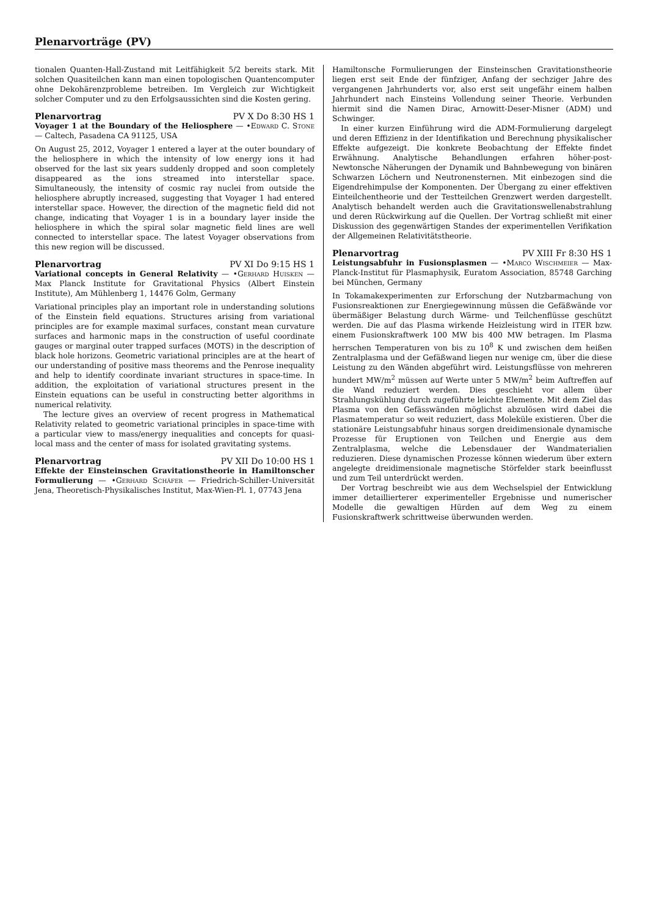Plenarvorträge (PV)
tionalen Quanten-Hall-Zustand mit Leitfähigkeit 5/2 bereits stark. Mit solchen Quasiteilchen kann man einen topologischen Quantencomputer ohne Dekohärenzprobleme betreiben. Im Vergleich zur Wichtigkeit solcher Computer und zu den Erfolgsaussichten sind die Kosten gering.
Plenarvortrag PV X Do 8:30 HS 1
Voyager 1 at the Boundary of the Heliosphere — •Edward C. Stone — Caltech, Pasadena CA 91125, USA
On August 25, 2012, Voyager 1 entered a layer at the outer boundary of the heliosphere in which the intensity of low energy ions it had observed for the last six years suddenly dropped and soon completely disappeared as the ions streamed into interstellar space. Simultaneously, the intensity of cosmic ray nuclei from outside the heliosphere abruptly increased, suggesting that Voyager 1 had entered interstellar space. However, the direction of the magnetic field did not change, indicating that Voyager 1 is in a boundary layer inside the heliosphere in which the spiral solar magnetic field lines are well connected to interstellar space. The latest Voyager observations from this new region will be discussed.
Plenarvortrag PV XI Do 9:15 HS 1
Variational concepts in General Relativity — •Gerhard Huisken — Max Planck Institute for Gravitational Physics (Albert Einstein Institute), Am Mühlenberg 1, 14476 Golm, Germany
Variational principles play an important role in understanding solutions of the Einstein field equations. Structures arising from variational principles are for example maximal surfaces, constant mean curvature surfaces and harmonic maps in the construction of useful coordinate gauges or marginal outer trapped surfaces (MOTS) in the description of black hole horizons. Geometric variational principles are at the heart of our understanding of positive mass theorems and the Penrose inequality and help to identify coordinate invariant structures in space-time. In addition, the exploitation of variational structures present in the Einstein equations can be useful in constructing better algorithms in numerical relativity.
The lecture gives an overview of recent progress in Mathematical Relativity related to geometric variational principles in space-time with a particular view to mass/energy inequalities and concepts for quasi-local mass and the center of mass for isolated gravitating systems.
Plenarvortrag PV XII Do 10:00 HS 1
Effekte der Einsteinschen Gravitationstheorie in Hamiltonscher Formulierung — •Gerhard Schäfer — Friedrich-Schiller-Universität Jena, Theoretisch-Physikalisches Institut, Max-Wien-Pl. 1, 07743 Jena
Hamiltonsche Formulierungen der Einsteinschen Gravitationstheorie liegen erst seit Ende der fünfziger, Anfang der sechziger Jahre des vergangenen Jahrhunderts vor, also erst seit ungefähr einem halben Jahrhundert nach Einsteins Vollendung seiner Theorie. Verbunden hiermit sind die Namen Dirac, Arnowitt-Deser-Misner (ADM) und Schwinger.
In einer kurzen Einführung wird die ADM-Formulierung dargelegt und deren Effizienz in der Identifikation und Berechnung physikalischer Effekte aufgezeigt. Die konkrete Beobachtung der Effekte findet Erwähnung. Analytische Behandlungen erfahren höher-post-Newtonsche Näherungen der Dynamik und Bahnbewegung von binären Schwarzen Löchern und Neutronensternen. Mit einbezogen sind die Eigendrehimpulse der Komponenten. Der Übergang zu einer effektiven Einteilchentheorie und der Testteilchen Grenzwert werden dargestellt. Analytisch behandelt werden auch die Gravitationswellenabstrahlung und deren Rückwirkung auf die Quellen. Der Vortrag schließt mit einer Diskussion des gegenwärtigen Standes der experimentellen Verifikation der Allgemeinen Relativitätstheorie.
Plenarvortrag PV XIII Fr 8:30 HS 1
Leistungsabfuhr in Fusionsplasmen — •Marco Wischmeier — Max-Planck-Institut für Plasmaphysik, Euratom Association, 85748 Garching bei München, Germany
In Tokamakexperimenten zur Erforschung der Nutzbarmachung von Fusionsreaktionen zur Energiegewinnung müssen die Gefäßwände vor übermäßiger Belastung durch Wärme- und Teilchenflüsse geschützt werden. Die auf das Plasma wirkende Heizleistung wird in ITER bzw. einem Fusionskraftwerk 100 MW bis 400 MW betragen. Im Plasma herrschen Temperaturen von bis zu 10<sup>8</sup> K und zwischen dem heißen Zentralplasma und der Gefäßwand liegen nur wenige cm, über die diese Leistung zu den Wänden abgeführt wird. Leistungsflüsse von mehreren hundert MW/m<sup>2</sup> müssen auf Werte unter 5 MW/m<sup>2</sup> beim Auftreffen auf die Wand reduziert werden. Dies geschieht vor allem über Strahlungskühlung durch zugeführte leichte Elemente. Mit dem Ziel das Plasma von den Gefässwänden möglichst abzulösen wird dabei die Plasmatemperatur so weit reduziert, dass Moleküle existieren. Über die stationäre Leistungsabfuhr hinaus sorgen dreidimensionale dynamische Prozesse für Eruptionen von Teilchen und Energie aus dem Zentralplasma, welche die Lebensdauer der Wandmaterialien reduzieren. Diese dynamischen Prozesse können wiederum über extern angelegte dreidimensionale magnetische Störfelder stark beeinflusst und zum Teil unterdrückt werden.
Der Vortrag beschreibt wie aus dem Wechselspiel der Entwicklung immer detaillierterer experimenteller Ergebnisse und numerischer Modelle die gewaltigen Hürden auf dem Weg zu einem Fusionskraftwerk schrittweise überwunden werden.